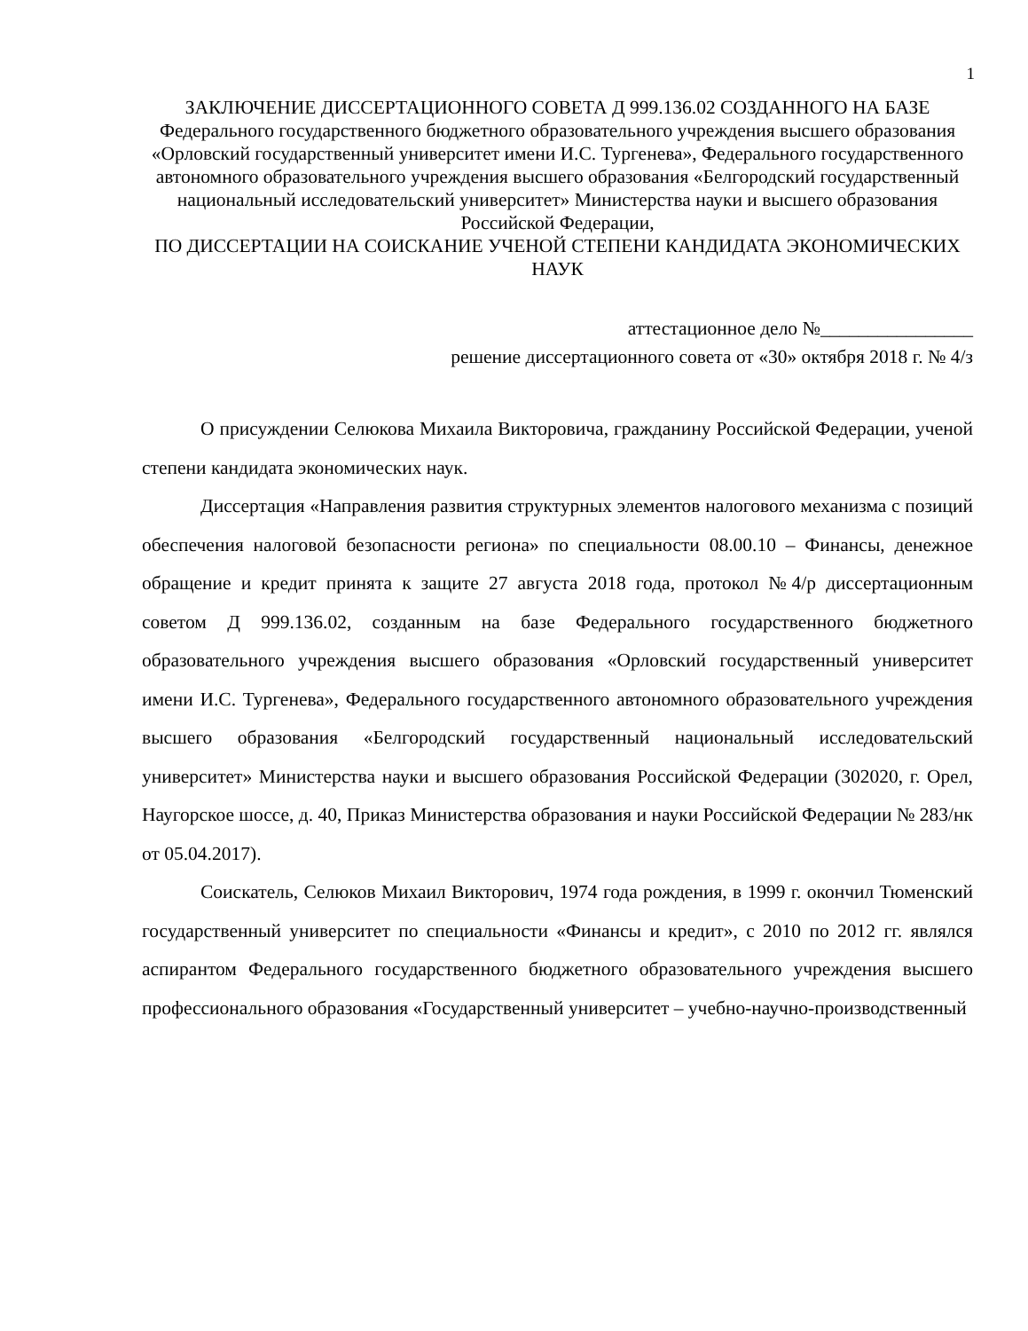1
ЗАКЛЮЧЕНИЕ ДИССЕРТАЦИОННОГО СОВЕТА Д 999.136.02 СОЗДАННОГО НА БАЗЕ Федерального государственного бюджетного образовательного учреждения высшего образования «Орловский государственный университет имени И.С. Тургенева», Федерального государственного автономного образовательного учреждения высшего образования «Белгородский государственный национальный исследовательский университет» Министерства науки и высшего образования Российской Федерации,
ПО ДИССЕРТАЦИИ НА СОИСКАНИЕ УЧЕНОЙ СТЕПЕНИ КАНДИДАТА ЭКОНОМИЧЕСКИХ НАУК
аттестационное дело №________________
решение диссертационного совета от «30» октября 2018 г. № 4/з
О присуждении Селюкова Михаила Викторовича, гражданину Российской Федерации, ученой степени кандидата экономических наук.
Диссертация «Направления развития структурных элементов налогового механизма с позиций обеспечения налоговой безопасности региона» по специальности 08.00.10 – Финансы, денежное обращение и кредит принята к защите 27 августа 2018 года, протокол №4/р диссертационным советом Д 999.136.02, созданным на базе Федерального государственного бюджетного образовательного учреждения высшего образования «Орловский государственный университет имени И.С. Тургенева», Федерального государственного автономного образовательного учреждения высшего образования «Белгородский государственный национальный исследовательский университет» Министерства науки и высшего образования Российской Федерации (302020, г. Орел, Наугорское шоссе, д. 40, Приказ Министерства образования и науки Российской Федерации № 283/нк от 05.04.2017).
Соискатель, Селюков Михаил Викторович, 1974 года рождения, в 1999 г. окончил Тюменский государственный университет по специальности «Финансы и кредит», с 2010 по 2012 гг. являлся аспирантом Федерального государственного бюджетного образовательного учреждения высшего профессионального образования «Государственный университет – учебно-научно-производственный